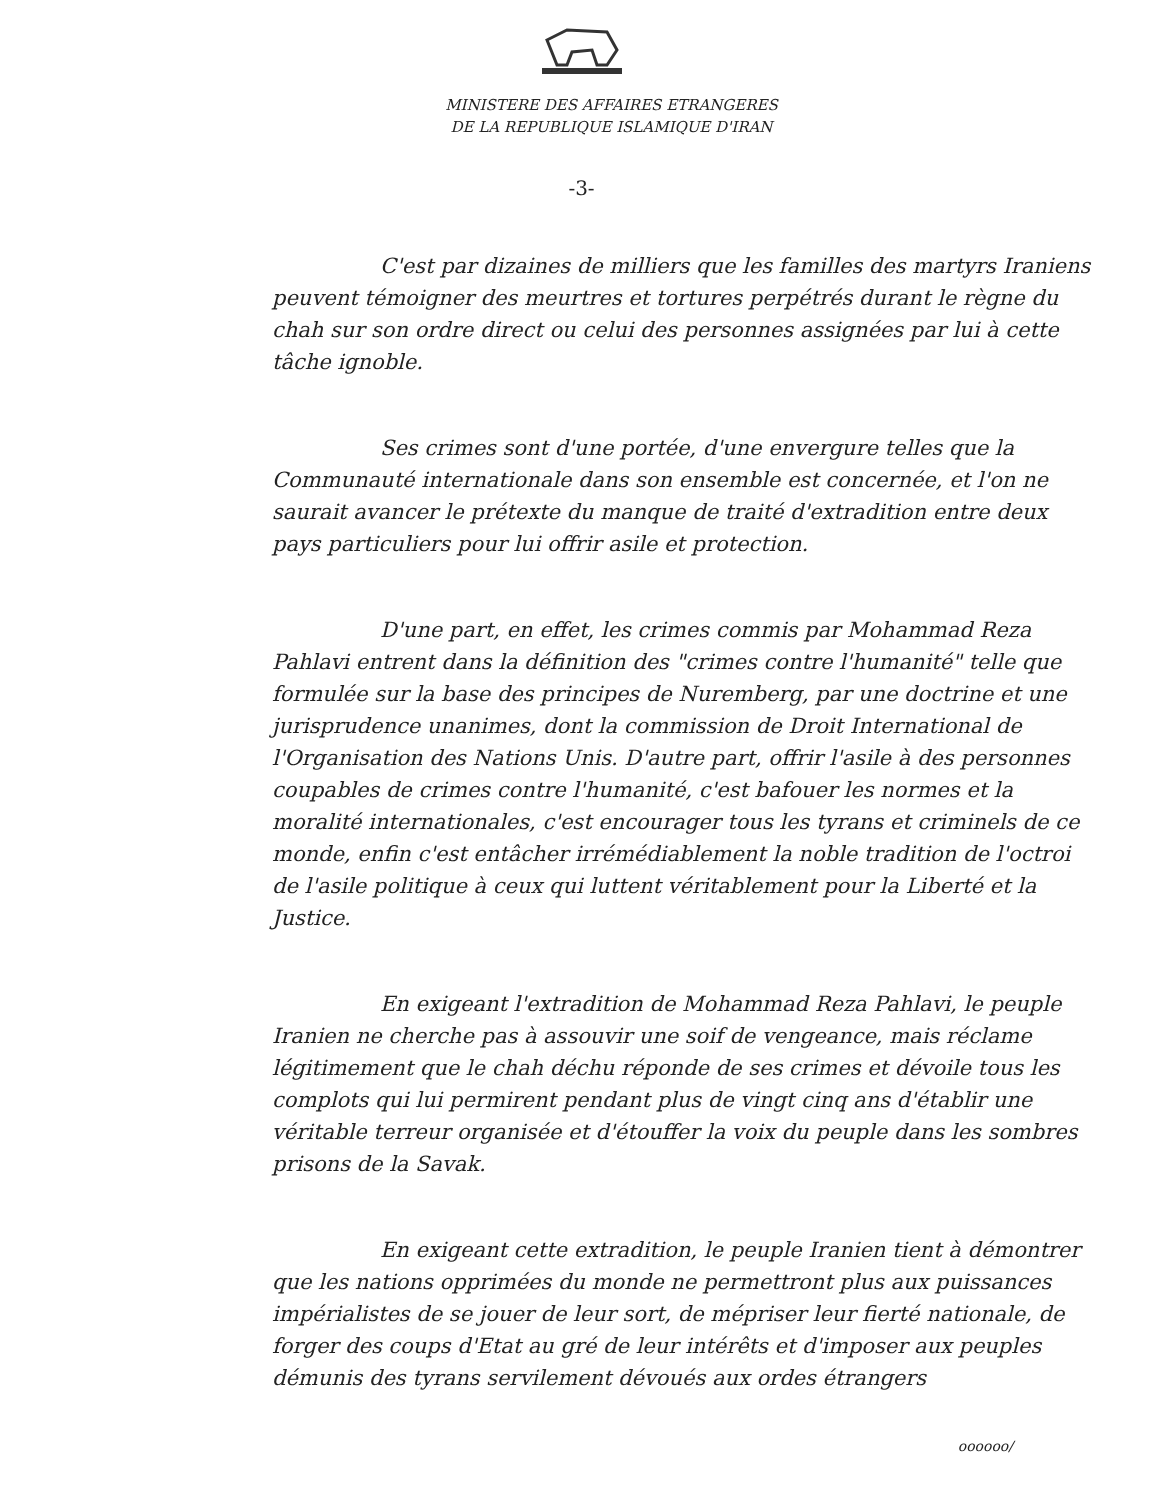MINISTERE DES AFFAIRES ETRANGERES
DE LA REPUBLIQUE ISLAMIQUE D'IRAN
-3-
C'est par dizaines de milliers que les familles des martyrs Iraniens peuvent témoigner des meurtres et tortures perpétrés durant le règne du chah sur son ordre direct ou celui des personnes assignées par lui à cette tâche ignoble.
Ses crimes sont d'une portée, d'une envergure telles que la Communauté internationale dans son ensemble est concernée, et l'on ne saurait avancer le prétexte du manque de traité d'extradition entre deux pays particuliers pour lui offrir asile et protection.
D'une part, en effet, les crimes commis par Mohammad Reza Pahlavi entrent dans la définition des "crimes contre l'humanité" telle que formulée sur la base des principes de Nuremberg, par une doctrine et une jurisprudence unanimes, dont la commission de Droit International de l'Organisation des Nations Unis. D'autre part, offrir l'asile à des personnes coupables de crimes contre l'humanité, c'est bafouer les normes et la moralité internationales, c'est encourager tous les tyrans et criminels de ce monde, enfin c'est entâcher irrémédiablement la noble tradition de l'octroi de l'asile politique à ceux qui luttent véritablement pour la Liberté et la Justice.
En exigeant l'extradition de Mohammad Reza Pahlavi, le peuple Iranien ne cherche pas à assouvir une soif de vengeance, mais réclame légitimement que le chah déchu réponde de ses crimes et dévoile tous les complots qui lui permirent pendant plus de vingt cinq ans d'établir une véritable terreur organisée et d'étouffer la voix du peuple dans les sombres prisons de la Savak.
En exigeant cette extradition, le peuple Iranien tient à démontrer que les nations opprimées du monde ne permettront plus aux puissances impérialistes de se jouer de leur sort, de mépriser leur fierté nationale, de forger des coups d'Etat au gré de leur intérêts et d'imposer aux peuples démunis des tyrans servilement dévoués aux ordes étrangers
oooooo/